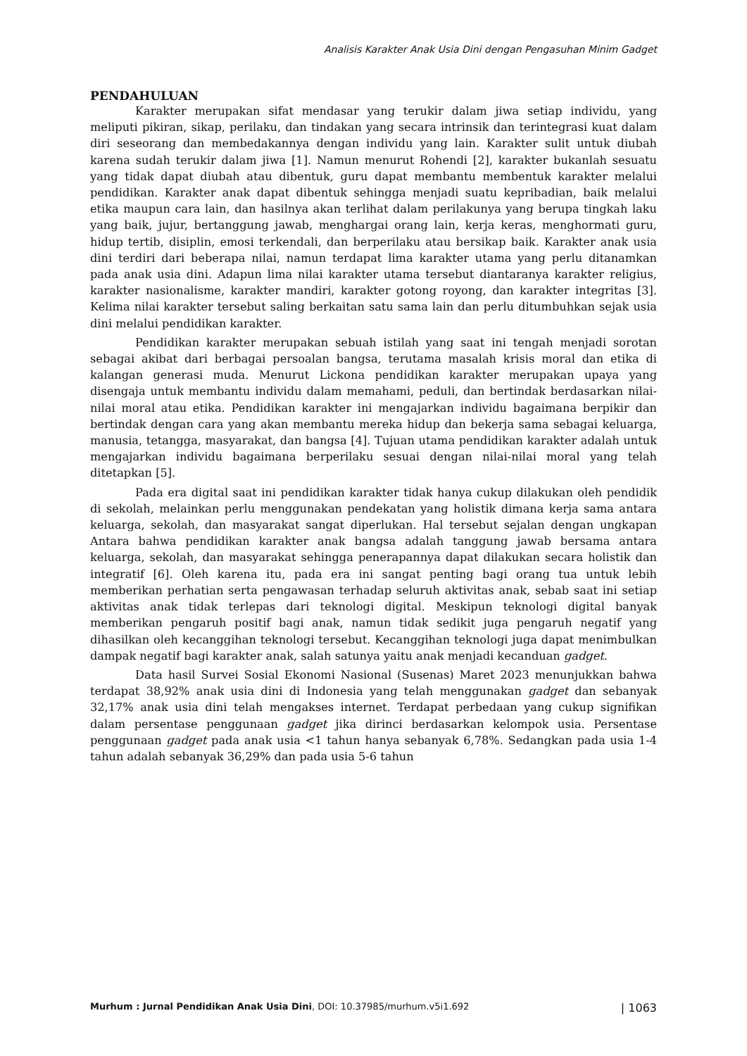Analisis Karakter Anak Usia Dini dengan Pengasuhan Minim Gadget
PENDAHULUAN
Karakter merupakan sifat mendasar yang terukir dalam jiwa setiap individu, yang meliputi pikiran, sikap, perilaku, dan tindakan yang secara intrinsik dan terintegrasi kuat dalam diri seseorang dan membedakannya dengan individu yang lain. Karakter sulit untuk diubah karena sudah terukir dalam jiwa [1]. Namun menurut Rohendi [2], karakter bukanlah sesuatu yang tidak dapat diubah atau dibentuk, guru dapat membantu membentuk karakter melalui pendidikan. Karakter anak dapat dibentuk sehingga menjadi suatu kepribadian, baik melalui etika maupun cara lain, dan hasilnya akan terlihat dalam perilakunya yang berupa tingkah laku yang baik, jujur, bertanggung jawab, menghargai orang lain, kerja keras, menghormati guru, hidup tertib, disiplin, emosi terkendali, dan berperilaku atau bersikap baik. Karakter anak usia dini terdiri dari beberapa nilai, namun terdapat lima karakter utama yang perlu ditanamkan pada anak usia dini. Adapun lima nilai karakter utama tersebut diantaranya karakter religius, karakter nasionalisme, karakter mandiri, karakter gotong royong, dan karakter integritas [3]. Kelima nilai karakter tersebut saling berkaitan satu sama lain dan perlu ditumbuhkan sejak usia dini melalui pendidikan karakter.
Pendidikan karakter merupakan sebuah istilah yang saat ini tengah menjadi sorotan sebagai akibat dari berbagai persoalan bangsa, terutama masalah krisis moral dan etika di kalangan generasi muda. Menurut Lickona pendidikan karakter merupakan upaya yang disengaja untuk membantu individu dalam memahami, peduli, dan bertindak berdasarkan nilai-nilai moral atau etika. Pendidikan karakter ini mengajarkan individu bagaimana berpikir dan bertindak dengan cara yang akan membantu mereka hidup dan bekerja sama sebagai keluarga, manusia, tetangga, masyarakat, dan bangsa [4]. Tujuan utama pendidikan karakter adalah untuk mengajarkan individu bagaimana berperilaku sesuai dengan nilai-nilai moral yang telah ditetapkan [5].
Pada era digital saat ini pendidikan karakter tidak hanya cukup dilakukan oleh pendidik di sekolah, melainkan perlu menggunakan pendekatan yang holistik dimana kerja sama antara keluarga, sekolah, dan masyarakat sangat diperlukan. Hal tersebut sejalan dengan ungkapan Antara bahwa pendidikan karakter anak bangsa adalah tanggung jawab bersama antara keluarga, sekolah, dan masyarakat sehingga penerapannya dapat dilakukan secara holistik dan integratif [6]. Oleh karena itu, pada era ini sangat penting bagi orang tua untuk lebih memberikan perhatian serta pengawasan terhadap seluruh aktivitas anak, sebab saat ini setiap aktivitas anak tidak terlepas dari teknologi digital. Meskipun teknologi digital banyak memberikan pengaruh positif bagi anak, namun tidak sedikit juga pengaruh negatif yang dihasilkan oleh kecanggihan teknologi tersebut. Kecanggihan teknologi juga dapat menimbulkan dampak negatif bagi karakter anak, salah satunya yaitu anak menjadi kecanduan gadget.
Data hasil Survei Sosial Ekonomi Nasional (Susenas) Maret 2023 menunjukkan bahwa terdapat 38,92% anak usia dini di Indonesia yang telah menggunakan gadget dan sebanyak 32,17% anak usia dini telah mengakses internet. Terdapat perbedaan yang cukup signifikan dalam persentase penggunaan gadget jika dirinci berdasarkan kelompok usia. Persentase penggunaan gadget pada anak usia <1 tahun hanya sebanyak 6,78%. Sedangkan pada usia 1-4 tahun adalah sebanyak 36,29% dan pada usia 5-6 tahun
Murhum : Jurnal Pendidikan Anak Usia Dini, DOI: 10.37985/murhum.v5i1.692 | 1063